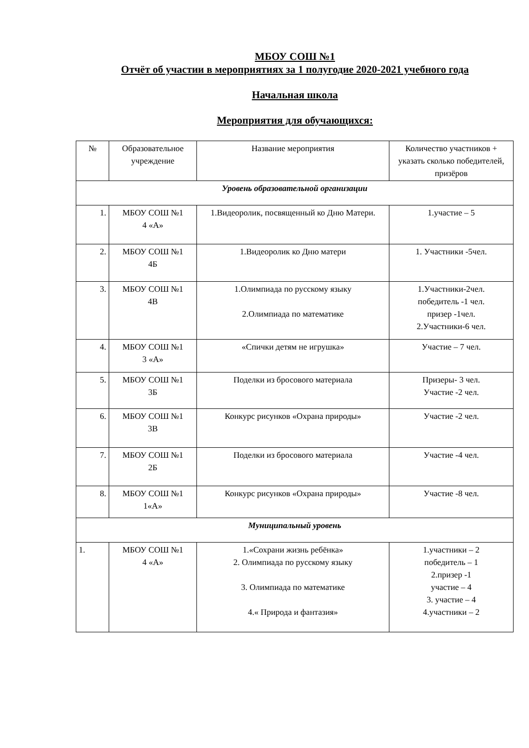МБОУ СОШ №1
Отчёт об участии в мероприятиях за 1 полугодие 2020-2021 учебного года
Начальная школа
Мероприятия для обучающихся:
| № | Образовательное учреждение | Название мероприятия | Количество участников + указать сколько победителей, призёров |
| --- | --- | --- | --- |
| Уровень образовательной организации | | | |
| 1. | МБОУ СОШ №1 4 «А» | 1.Видеоролик, посвященный ко Дню Матери. | 1.участие – 5 |
| 2. | МБОУ СОШ №1 4Б | 1.Видеоролик ко Дню матери | 1. Участники -5чел. |
| 3. | МБОУ СОШ №1 4В | 1.Олимпиада по русскому языку 2.Олимпиада по математике | 1.Участники-2чел. победитель -1 чел. призер -1чел. 2.Участники-6 чел. |
| 4. | МБОУ СОШ №1 3 «А» | «Спички детям не игрушка» | Участие – 7 чел. |
| 5. | МБОУ СОШ №1 3Б | Поделки из бросового материала | Призеры- 3 чел. Участие -2 чел. |
| 6. | МБОУ СОШ №1 3В | Конкурс рисунков «Охрана природы» | Участие -2 чел. |
| 7. | МБОУ СОШ №1 2Б | Поделки из бросового материала | Участие -4 чел. |
| 8. | МБОУ СОШ №1 1«А» | Конкурс рисунков «Охрана природы» | Участие -8 чел. |
| Муниципальный уровень | | | |
| 1. | МБОУ СОШ №1 4 «А» | 1.«Сохрани жизнь ребёнка» 2. Олимпиада по русскому языку 3. Олимпиада по математике 4.« Природа и фантазия» | 1.участники – 2 победитель – 1 2.призер -1 участие – 4 3. участие – 4 4.участники – 2 |